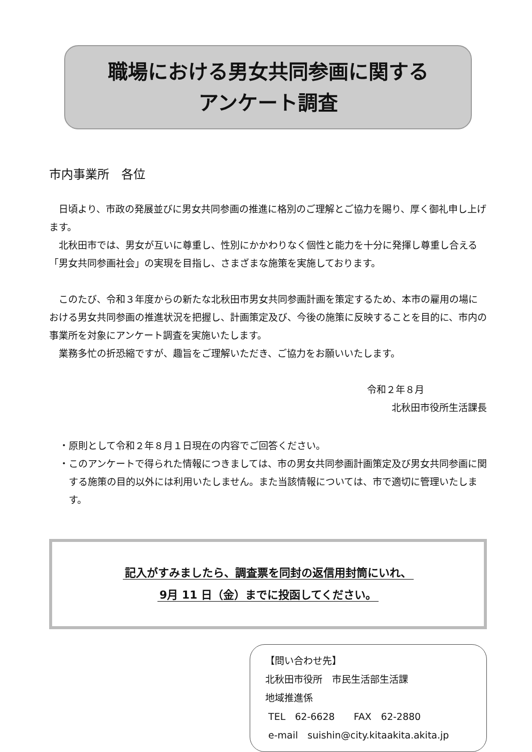職場における男女共同参画に関する
アンケート調査
市内事業所　各位
日頃より、市政の発展並びに男女共同参画の推進に格別のご理解とご協力を賜り、厚く御礼申し上げます。
北秋田市では、男女が互いに尊重し、性別にかかわりなく個性と能力を十分に発揮し尊重し合える「男女共同参画社会」の実現を目指し、さまざまな施策を実施しております。
このたび、令和３年度からの新たな北秋田市男女共同参画計画を策定するため、本市の雇用の場における男女共同参画の推進状況を把握し、計画策定及び、今後の施策に反映することを目的に、市内の事業所を対象にアンケート調査を実施いたします。
業務多忙の折恐縮ですが、趣旨をご理解いただき、ご協力をお願いいたします。
令和２年８月
北秋田市役所生活課長
・原則として令和２年８月１日現在の内容でご回答ください。
・このアンケートで得られた情報につきましては、市の男女共同参画計画策定及び男女共同参画に関する施策の目的以外には利用いたしません。また当該情報については、市で適切に管理いたします。
記入がすみましたら、調査票を同封の返信用封筒にいれ、
9月 11 日（金）までに投函してください。
【問い合わせ先】
北秋田市役所　市民生活部生活課
地域推進係
TEL　62-6628　　FAX　62-2880
e-mail　suishin@city.kitaakita.akita.jp